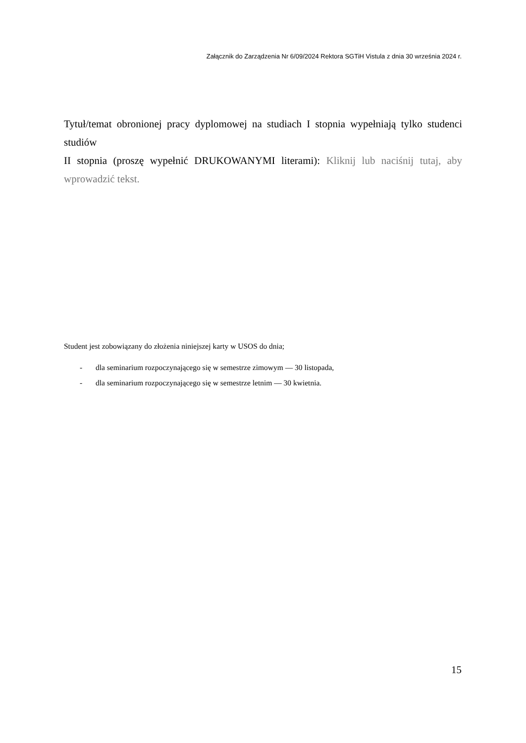Załącznik do Zarządzenia Nr 6/09/2024 Rektora SGTiH Vistula z dnia 30 września 2024 r.
Tytuł/temat obronionej pracy dyplomowej na studiach I stopnia wypełniają tylko studenci studiów
II stopnia (proszę wypełnić DRUKOWANYMI literami): Kliknij lub naciśnij tutaj, aby wprowadzić tekst.
Student jest zobowiązany do złożenia niniejszej karty w USOS do dnia;
- dla seminarium rozpoczynającego się w semestrze zimowym — 30 listopada,
- dla seminarium rozpoczynającego się w semestrze letnim — 30 kwietnia.
15